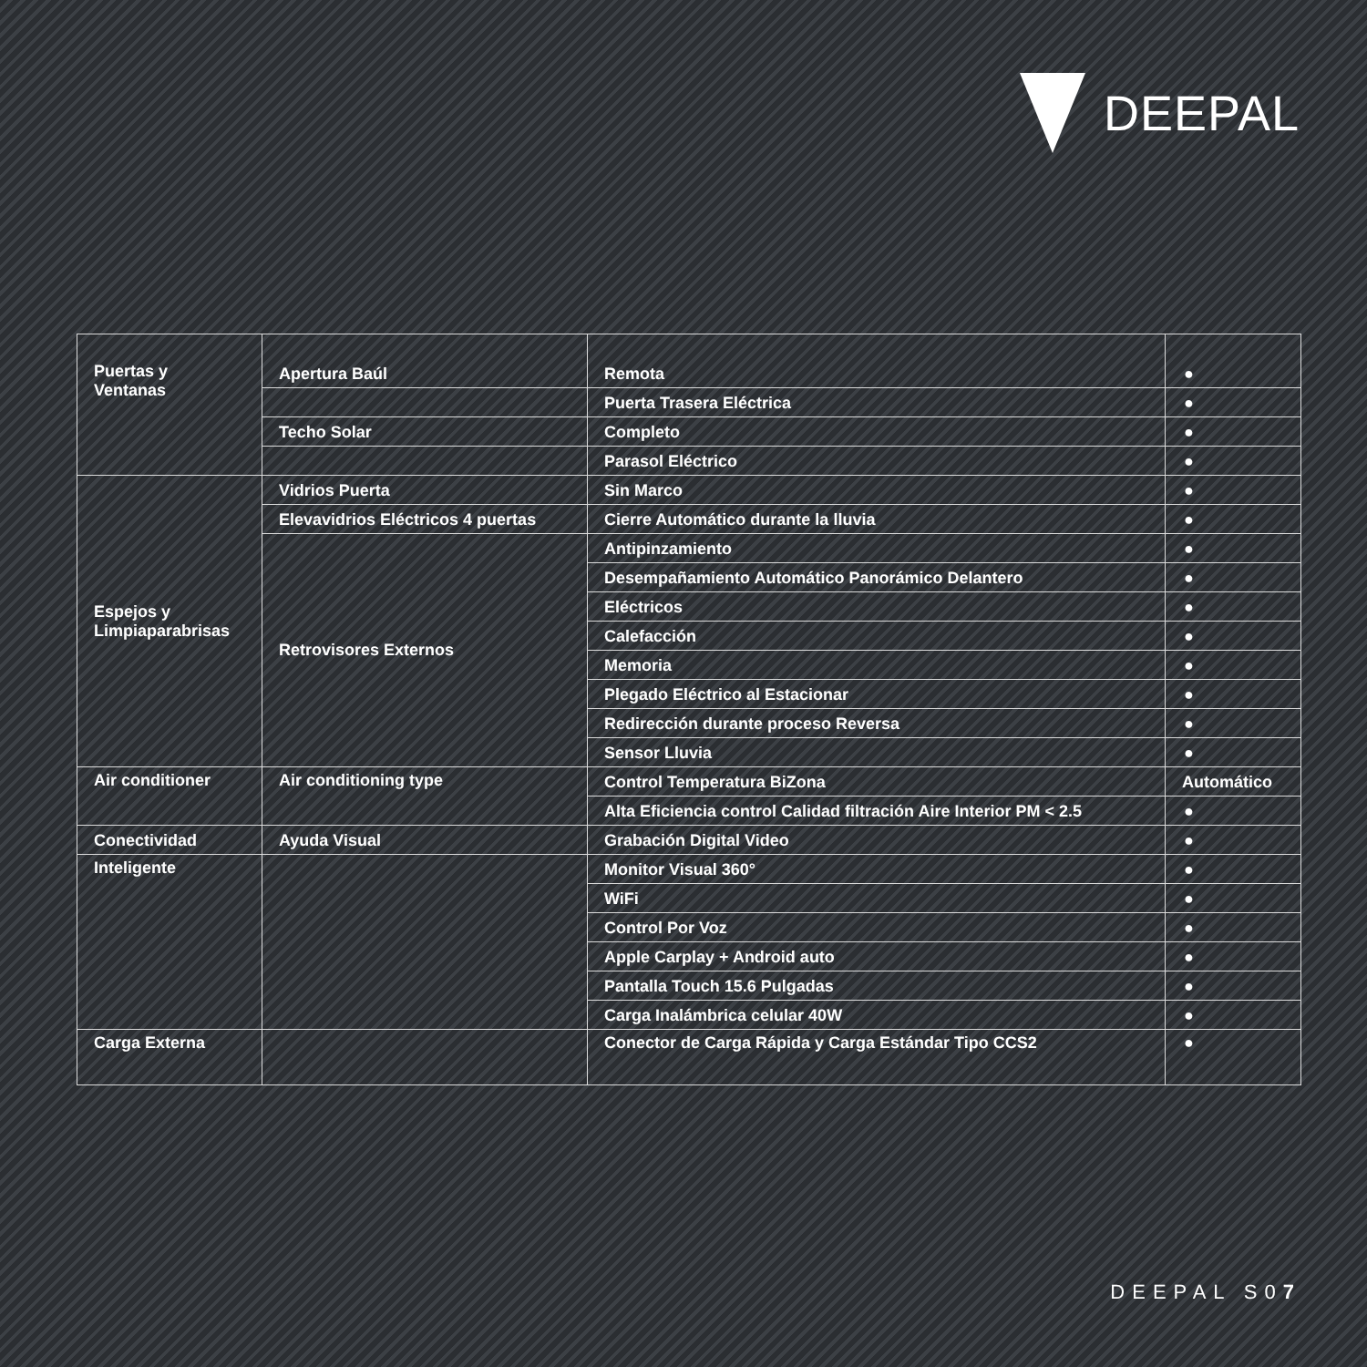DEEPAL
| Puertas y Ventanas | Apertura Baúl | Remota | ● |
| | | Puerta Trasera Eléctrica | ● |
| | Techo Solar | Completo | ● |
| | | Parasol Eléctrico | ● |
| Espejos y Limpiaparabrisas | Vidrios Puerta | Sin Marco | ● |
| | Elevavidrios Eléctricos 4 puertas | Cierre Automático durante la lluvia | ● |
| | Retrovisores Externos | Antipinzamiento | ● |
| | | Desempañamiento Automático Panorámico Delantero | ● |
| | | Eléctricos | ● |
| | | Calefacción | ● |
| | | Memoria | ● |
| | | Plegado Eléctrico al Estacionar | ● |
| | | Redirección durante proceso Reversa | ● |
| | | Sensor Lluvia | ● |
| Air conditioner | Air conditioning type | Control Temperatura BiZona | Automático |
| | | Alta Eficiencia control Calidad filtración Aire Interior PM < 2.5 | ● |
| Conectividad | Ayuda Visual | Grabación Digital Video | ● |
| Inteligente | | Monitor Visual 360° | ● |
| | | WiFi | ● |
| | | Control Por Voz | ● |
| | | Apple Carplay + Android auto | ● |
| | | Pantalla Touch 15.6 Pulgadas | ● |
| | | Carga Inalámbrica celular 40W | ● |
| Carga Externa | | Conector de Carga Rápida y Carga Estándar Tipo CCS2 | ● |
DEEPAL S07